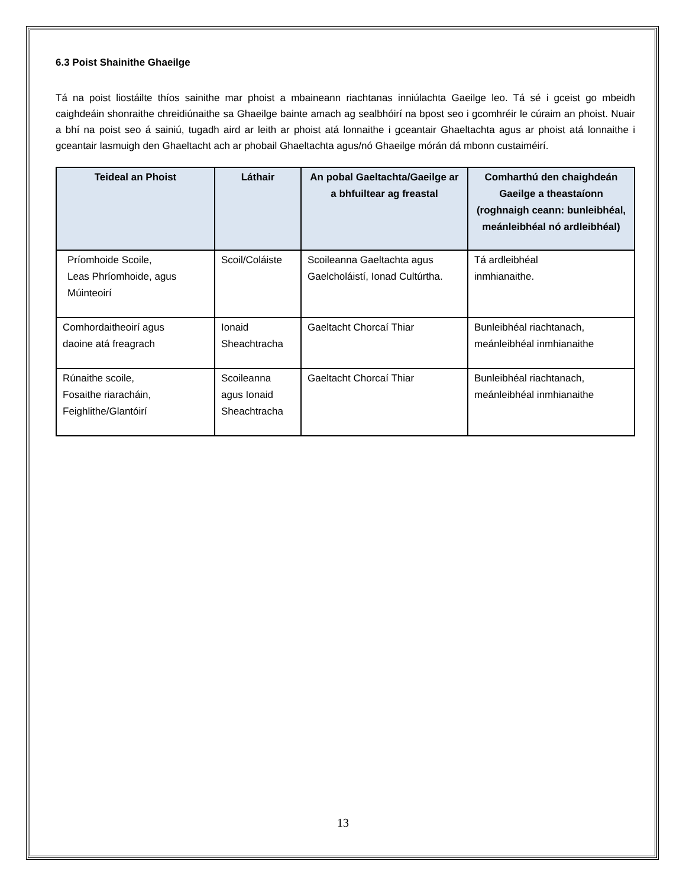6.3 Poist Shainithe Ghaeilge
Tá na poist liostáilte thíos sainithe mar phoist a mbaineann riachtanas inniúlachta Gaeilge leo. Tá sé i gceist go mbeidh caighdeáin shonraithe chreidiúnaithe sa Ghaeilge bainte amach ag sealbhóirí na bpost seo i gcomhréir le cúraim an phoist. Nuair a bhí na poist seo á sainiú, tugadh aird ar leith ar phoist atá lonnaithe i gceantair Ghaeltachta agus ar phoist atá lonnaithe i gceantair lasmuigh den Ghaeltacht ach ar phobail Ghaeltachta agus/nó Ghaeilge mórán dá mbonn custaiméirí.
| Teideal an Phoist | Láthair | An pobal Gaeltachta/Gaeilge ar a bhfuiltear ag freastal | Comharthú den chaighdeán Gaeilge a theastaíonn (roghnaigh ceann: bunleibhéal, meánleibhéal nó ardleibhéal) |
| --- | --- | --- | --- |
| Príomhoide Scoile, Leas Phríomhoide, agus Múinteoirí | Scoil/Coláiste | Scoileanna Gaeltachta agus Gaelcholáistí, Ionad Cultúrtha. | Tá ardleibhéal inmhianaithe. |
| Comhordaitheoirí agus daoine atá freagrach | Ionaid Sheachtracha | Gaeltacht Chorcaí Thiar | Bunleibhéal riachtanach, meánleibhéal inmhianaithe |
| Rúnaithe scoile, Fosaithe riaracháin, Feighlithe/Glantóirí | Scoileanna agus Ionaid Sheachtracha | Gaeltacht Chorcaí Thiar | Bunleibhéal riachtanach, meánleibhéal inmhianaithe |
13